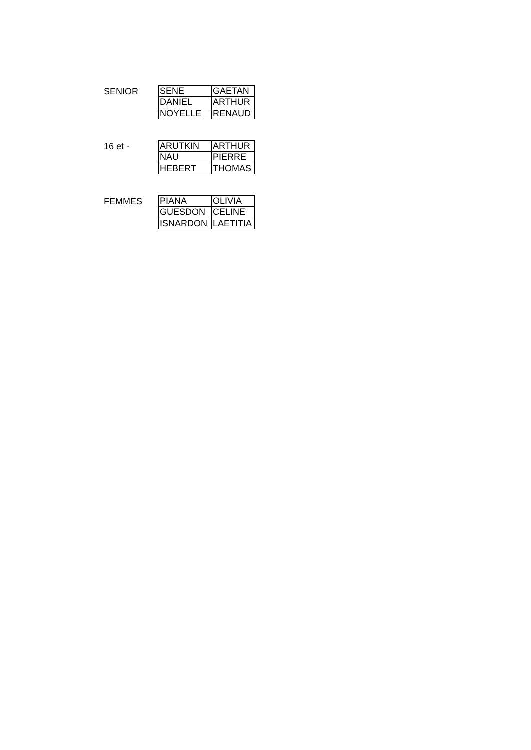SENIOR
| SENE | GAETAN |
| DANIEL | ARTHUR |
| NOYELLE | RENAUD |
16 et -
| ARUTKIN | ARTHUR |
| NAU | PIERRE |
| HEBERT | THOMAS |
FEMMES
| PIANA | OLIVIA |
| GUESDON | CELINE |
| ISNARDON | LAETITIA |